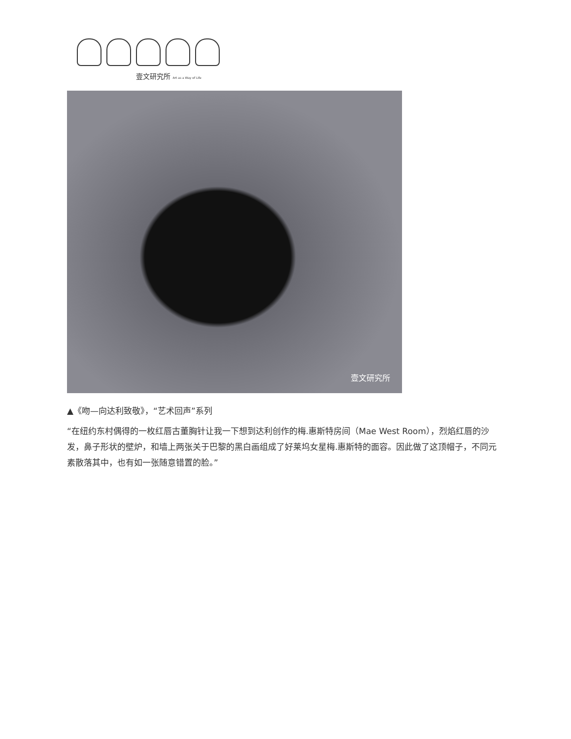壹文研究所 Art as a Way of Life
壹文研究所
▲《吻—向达利致敬》，“艺术回声”系列
“在纽约东村偶得的一枚红唇古董胸针让我一下想到达利创作的梅.惠斯特房间（Mae West Room），烈焰红唇的沙发，鼻子形状的壁炉，和墙上两张关于巴黎的黑白画组成了好莱坞女星梅.惠斯特的面容。因此做了这顶帽子，不同元素散落其中，也有如一张随意错置的脸。”